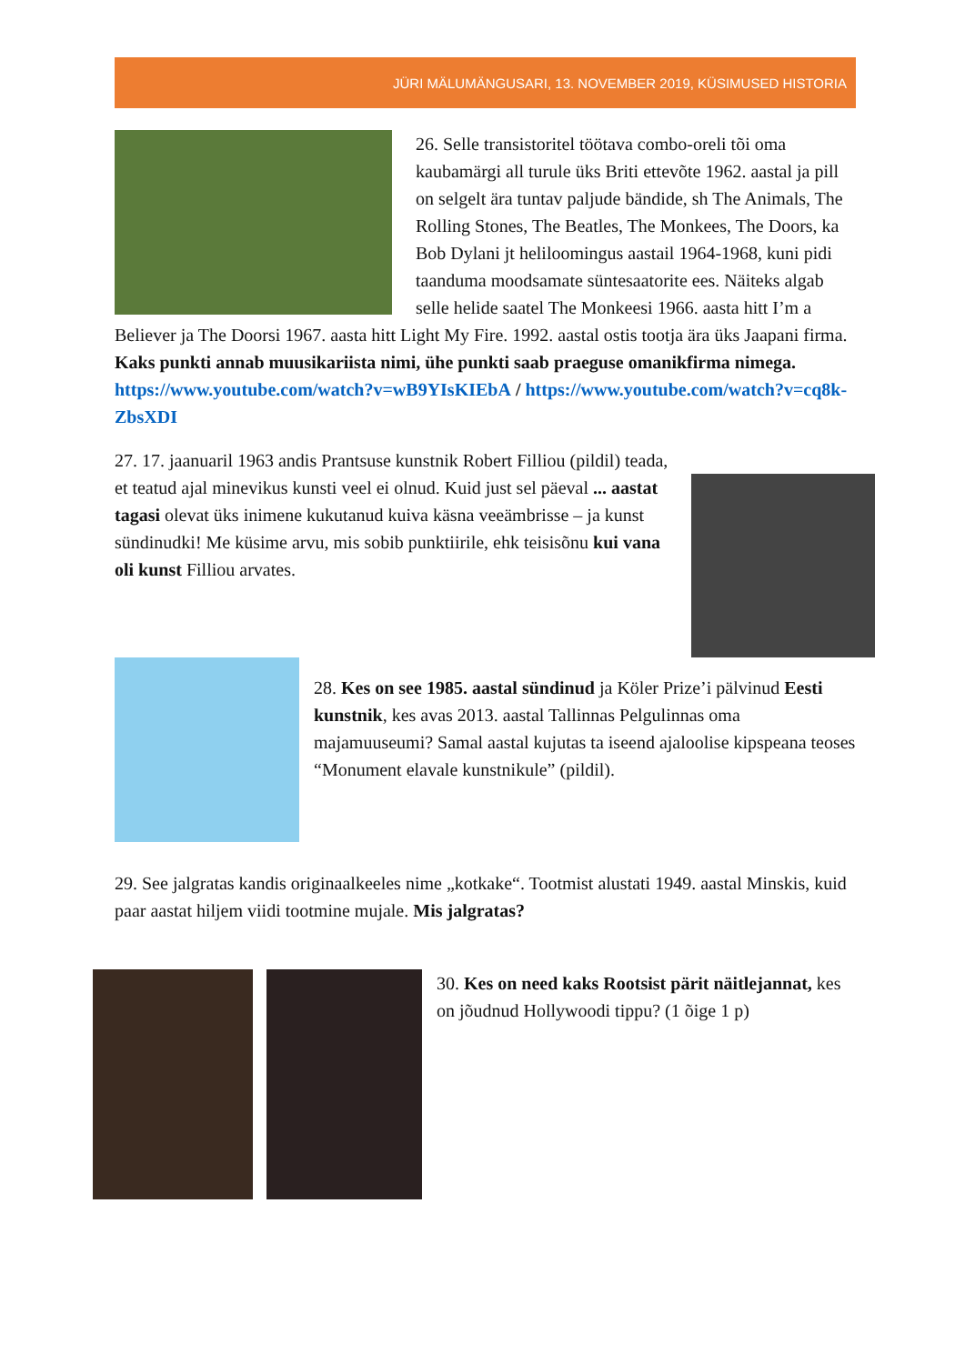JÜRI MÄLUMÄNGUSARI, 13. NOVEMBER 2019, KÜSIMUSED HISTORIA
26. Selle transistoritel töötava combo-oreli tõi oma kaubamärgi all turule üks Briti ettevõte 1962. aastal ja pill on selgelt ära tuntav paljude bändide, sh The Animals, The Rolling Stones, The Beatles, The Monkees, The Doors, ka Bob Dylani jt heliloomingus aastail 1964-1968, kuni pidi taanduma moodsamate süntesaatorite ees. Näiteks algab selle helide saatel The Monkeesi 1966. aasta hitt I’m a Believer ja The Doorsi 1967. aasta hitt Light My Fire. 1992. aastal ostis tootja ära üks Jaapani firma. Kaks punkti annab muusikariista nimi, ühe punkti saab praeguse omanikfirma nimega. https://www.youtube.com/watch?v=wB9YIsKIEbA / https://www.youtube.com/watch?v=cq8k-ZbsXDI
27. 17. jaanuaril 1963 andis Prantsuse kunstnik Robert Filliou (pildil) teada, et teatud ajal minevikus kunsti veel ei olnud. Kuid just sel päeval ... aastat tagasi olevat üks inimene kukutanud kuiva käsna veeämbrisse – ja kunst sündinudki! Me küsime arvu, mis sobib punktiirile, ehk teisisõnu kui vana oli kunst Filliou arvates.
28. Kes on see 1985. aastal sündinud ja Köler Prize’i pälvinud Eesti kunstnik, kes avas 2013. aastal Tallinnas Pelgulinnas oma majamuuseumi? Samal aastal kujutas ta iseend ajaloolise kipspeana teoses “Monument elavale kunstnikule” (pildil).
29. See jalgratas kandis originaalkeeles nime „kotkake“. Tootmist alustati 1949. aastal Minskis, kuid paar aastat hiljem viidi tootmine mujale. Mis jalgratas?
30. Kes on need kaks Rootsist pärit näitlejannat, kes on jõudnud Hollywoodi tippu? (1 õige 1 p)